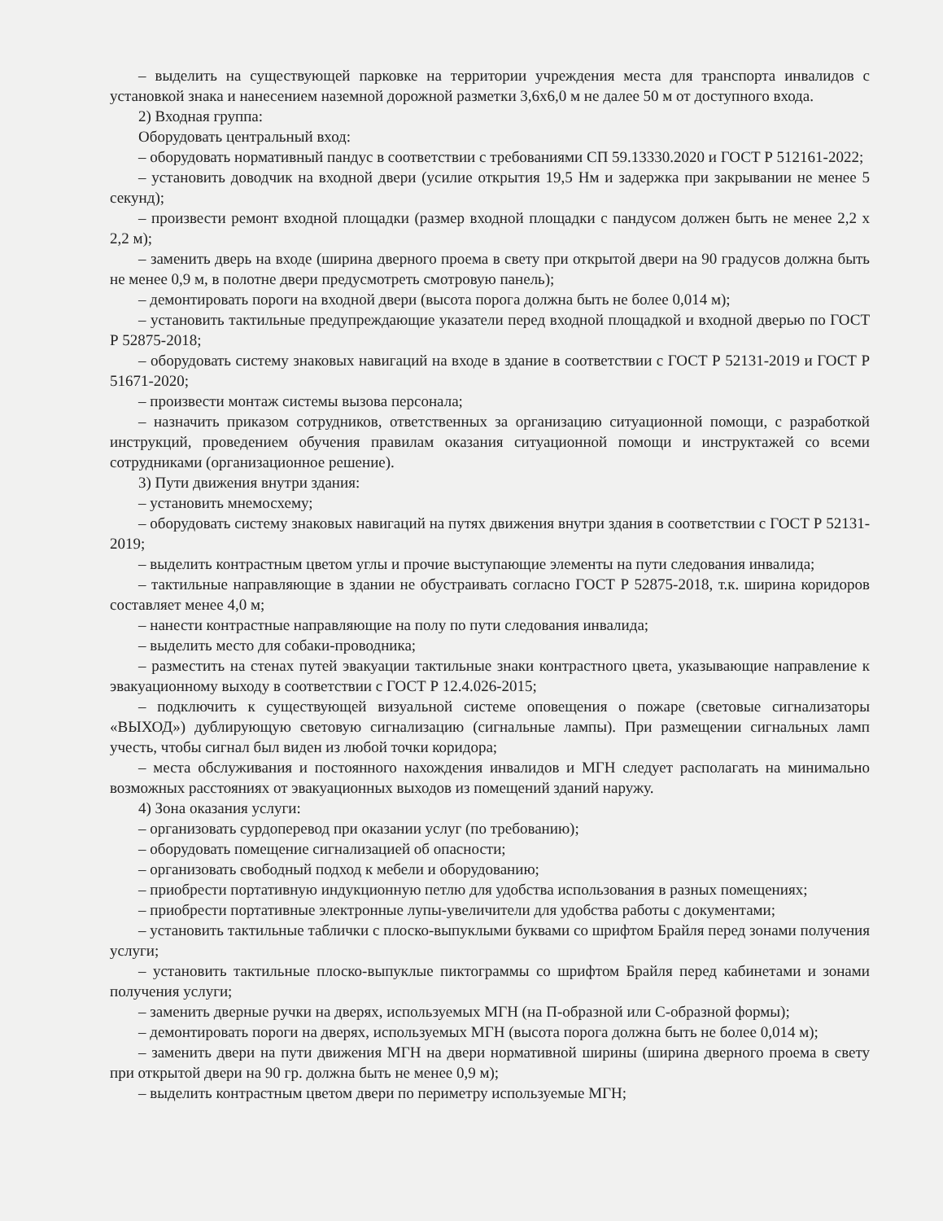– выделить на существующей парковке на территории учреждения места для транспорта инвалидов с установкой знака и нанесением наземной дорожной разметки 3,6х6,0 м не далее 50 м от доступного входа.
2) Входная группа:
Оборудовать центральный вход:
– оборудовать нормативный пандус в соответствии с требованиями СП 59.13330.2020 и ГОСТ Р 512161-2022;
– установить доводчик на входной двери (усилие открытия 19,5 Нм и задержка при закрывании не менее 5 секунд);
– произвести ремонт входной площадки (размер входной площадки с пандусом должен быть не менее 2,2 х 2,2 м);
– заменить дверь на входе (ширина дверного проема в свету при открытой двери на 90 градусов должна быть не менее 0,9 м, в полотне двери предусмотреть смотровую панель);
– демонтировать пороги на входной двери (высота порога должна быть не более 0,014 м);
– установить тактильные предупреждающие указатели перед входной площадкой и входной дверью по ГОСТ Р 52875-2018;
– оборудовать систему знаковых навигаций на входе в здание в соответствии с ГОСТ Р 52131-2019 и ГОСТ Р 51671-2020;
– произвести монтаж системы вызова персонала;
– назначить приказом сотрудников, ответственных за организацию ситуационной помощи, с разработкой инструкций, проведением обучения правилам оказания ситуационной помощи и инструктажей со всеми сотрудниками (организационное решение).
3) Пути движения внутри здания:
– установить мнемосхему;
– оборудовать систему знаковых навигаций на путях движения внутри здания в соответствии с ГОСТ Р 52131-2019;
– выделить контрастным цветом углы и прочие выступающие элементы на пути следования инвалида;
– тактильные направляющие в здании не обустраивать согласно ГОСТ Р 52875-2018, т.к. ширина коридоров составляет менее 4,0 м;
– нанести контрастные направляющие на полу по пути следования инвалида;
– выделить место для собаки-проводника;
– разместить на стенах путей эвакуации тактильные знаки контрастного цвета, указывающие направление к эвакуационному выходу в соответствии с ГОСТ Р 12.4.026-2015;
– подключить к существующей визуальной системе оповещения о пожаре (световые сигнализаторы «ВЫХОД») дублирующую световую сигнализацию (сигнальные лампы). При размещении сигнальных ламп учесть, чтобы сигнал был виден из любой точки коридора;
– места обслуживания и постоянного нахождения инвалидов и МГН следует располагать на минимально возможных расстояниях от эвакуационных выходов из помещений зданий наружу.
4) Зона оказания услуги:
– организовать сурдоперевод при оказании услуг (по требованию);
– оборудовать помещение сигнализацией об опасности;
– организовать свободный подход к мебели и оборудованию;
– приобрести портативную индукционную петлю для удобства использования в разных помещениях;
– приобрести портативные электронные лупы-увеличители для удобства работы с документами;
– установить тактильные таблички с плоско-выпуклыми буквами со шрифтом Брайля перед зонами получения услуги;
– установить тактильные плоско-выпуклые пиктограммы со шрифтом Брайля перед кабинетами и зонами получения услуги;
– заменить дверные ручки на дверях, используемых МГН (на П-образной или С-образной формы);
– демонтировать пороги на дверях, используемых МГН (высота порога должна быть не более 0,014 м);
– заменить двери на пути движения МГН на двери нормативной ширины (ширина дверного проема в свету при открытой двери на 90 гр. должна быть не менее 0,9 м);
– выделить контрастным цветом двери по периметру используемые МГН;